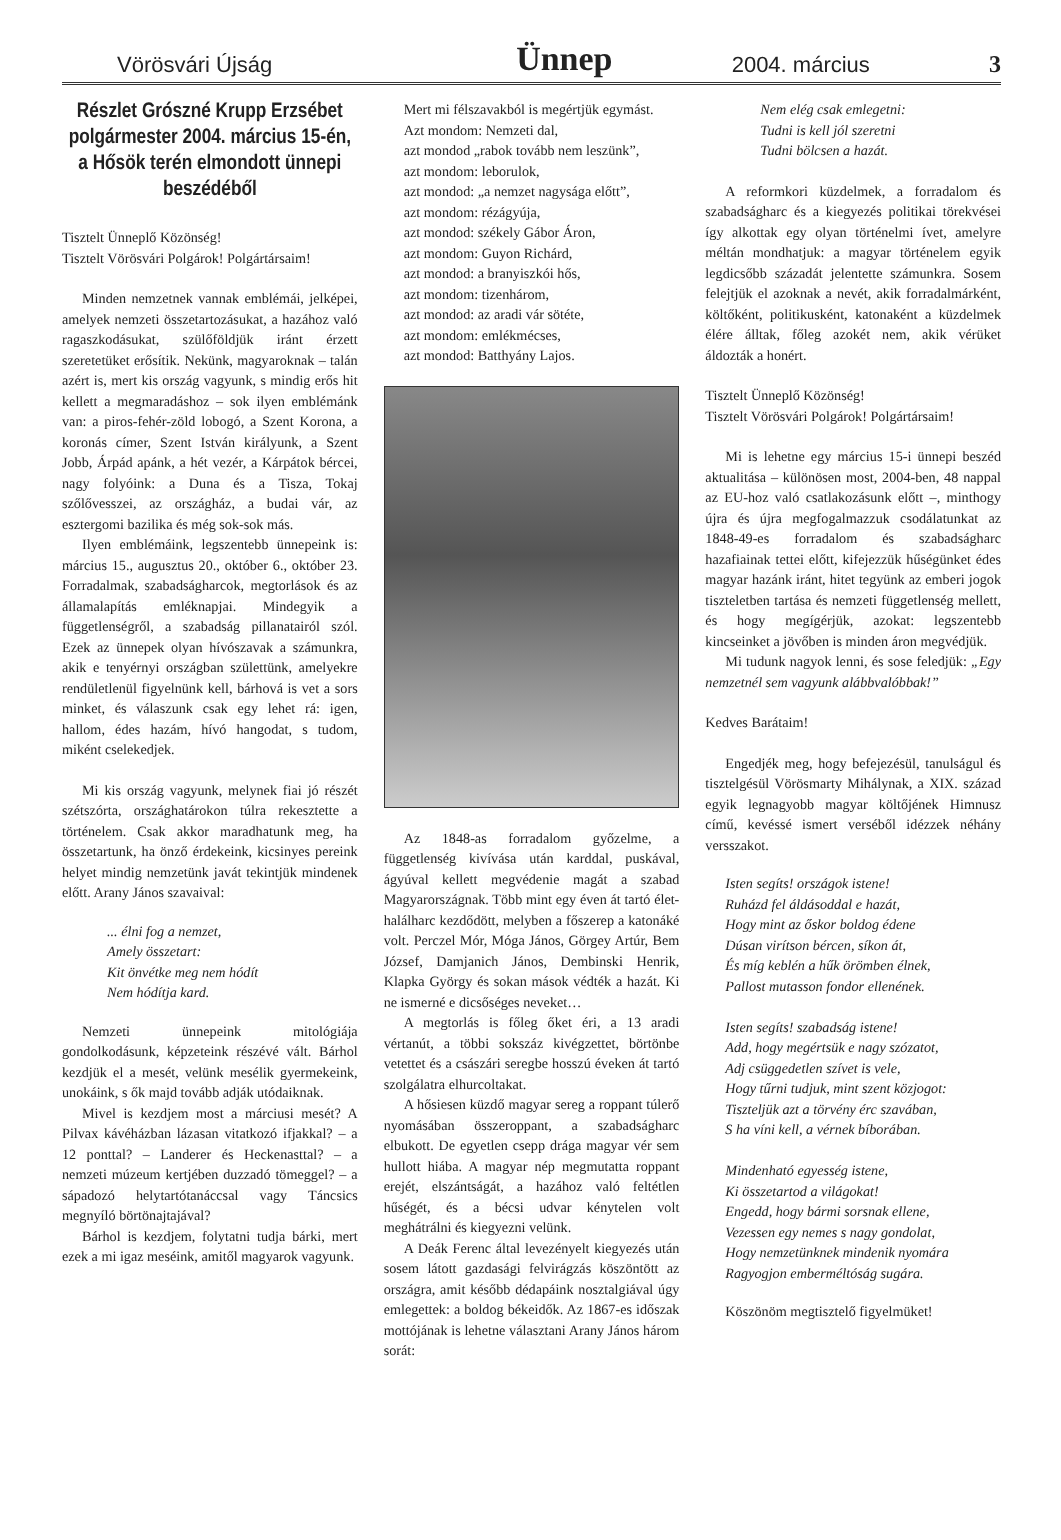Vörösvári Újság Ünnep 2004. március 3
Részlet Grószné Krupp Erzsébet polgármester 2004. március 15-én, a Hősök terén elmondott ünnepi beszédéből
Tisztelt Ünneplő Közönség!
Tisztelt Vörösvári Polgárok! Polgártársaim!
Minden nemzetnek vannak emblémái, jelképei, amelyek nemzeti összetartozásukat, a hazához való ragaszkodásukat, szülőföldjük iránt érzett szeretetüket erősítik. Nekünk, magyaroknak – talán azért is, mert kis ország vagyunk, s mindig erős hit kellett a megmaradáshoz – sok ilyen emblémánk van: a piros-fehér-zöld lobogó, a Szent Korona, a koronás címer, Szent István királyunk, a Szent Jobb, Árpád apánk, a hét vezér, a Kárpátok bércei, nagy folyóink: a Duna és a Tisza, Tokaj szőlővesszei, az országház, a budai vár, az esztergomi bazilika és még sok-sok más.
Ilyen emblémáink, legszentebb ünnepeink is: március 15., augusztus 20., október 6., október 23. Forradalmak, szabadságharcok, megtorlások és az államalapítás emléknapjai. Mindegyik a függetlenségről, a szabadság pillanatairól szól. Ezek az ünnepek olyan hívószavak a számunkra, akik e tenyérnyi országban születtünk, amelyekre rendületlenül figyelnünk kell, bárhová is vet a sors minket, és válaszunk csak egy lehet rá: igen, hallom, édes hazám, hívó hangodat, s tudom, miként cselekedjek.
Mi kis ország vagyunk, melynek fiai jó részét szétszórta, országhatárokon túlra rekesztette a történelem. Csak akkor maradhatunk meg, ha összetartunk, ha önző érdekeink, kicsinyes pereink helyet mindig nemzetünk javát tekintjük mindenek előtt. Arany János szavaival:
... élni fog a nemzet,
Amely összetart:
Kit önvétke meg nem hódít
Nem hódítja kard.
Nemzeti ünnepeink mitológiája gondolkodásunk, képzeteink részévé vált. Bárhol kezdjük el a mesét, velünk mesélik gyermekeink, unokáink, s ők majd tovább adják utódaiknak.
Mivel is kezdjem most a márciusi mesét? A Pilvax kávéházban lázasan vitatkozó ifjakkal? – a 12 ponttal? – Landerer és Heckenasttal? – a nemzeti múzeum kertjében duzzadó tömeggel? – a sápadozó helytartótanáccsal vagy Táncsics megnyíló börtönajtajával?
Bárhol is kezdjem, folytatni tudja bárki, mert ezek a mi igaz meséink, amitől magyarok vagyunk.
Mert mi félszavakból is megértjük egymást.
Azt mondom: Nemzeti dal,
azt mondod „rabok tovább nem leszünk”,
azt mondom: leborulok,
azt mondod: „a nemzet nagysága előtt”,
azt mondom: rézágyúja,
azt mondod: székely Gábor Áron,
azt mondom: Guyon Richárd,
azt mondod: a branyiszkói hős,
azt mondom: tizenhárom,
azt mondod: az aradi vár sötéte,
azt mondom: emlékmécses,
azt mondod: Batthyány Lajos.
Az 1848-as forradalom győzelme, a függetlenség kivívása után karddal, puskával, ágyúval kellett megvédenie magát a szabad Magyarországnak. Több mint egy éven át tartó élet-halálharc kezdődött, melyben a főszerep a katonáké volt. Perczel Mór, Móga János, Görgey Artúr, Bem József, Damjanich János, Dembinski Henrik, Klapka György és sokan mások védték a hazát. Ki ne ismerné e dicsőséges neveket…
A megtorlás is főleg őket éri, a 13 aradi vértanút, a többi sokszáz kivégzettet, börtönbe vetettet és a császári seregbe hosszú éveken át tartó szolgálatra elhurcoltakat.
A hősiesen küzdő magyar sereg a roppant túlerő nyomásában összeroppant, a szabadságharc elbukott. De egyetlen csepp drága magyar vér sem hullott hiába. A magyar nép megmutatta roppant erejét, elszántságát, a hazához való feltétlen hűségét, és a bécsi udvar kénytelen volt meghátrálni és kiegyezni velünk.
A Deák Ferenc által levezényelt kiegyezés után sosem látott gazdasági felvirágzás köszöntött az országra, amit később dédapáink nosztalgiával úgy emlegettek: a boldog békeidők. Az 1867-es időszak mottójának is lehetne választani Arany János három sorát:
Nem elég csak emlegetni:
Tudni is kell jól szeretni
Tudni bölcsen a hazát.
A reformkori küzdelmek, a forradalom és szabadságharc és a kiegyezés politikai törekvései így alkottak egy olyan történelmi ívet, amelyre méltán mondhatjuk: a magyar történelem egyik legdicsőbb századát jelentette számunkra. Sosem felejtjük el azoknak a nevét, akik forradalmárként, költőként, politikusként, katonaként a küzdelmek élére álltak, főleg azokét nem, akik vérüket áldozták a honért.
Tisztelt Ünneplő Közönség!
Tisztelt Vörösvári Polgárok! Polgártársaim!
Mi is lehetne egy március 15-i ünnepi beszéd aktualitása – különösen most, 2004-ben, 48 nappal az EU-hoz való csatlakozásunk előtt –, minthogy újra és újra megfogalmazzuk csodálatunkat az 1848-49-es forradalom és szabadságharc hazafiainak tettei előtt, kifejezzük hűségünket édes magyar hazánk iránt, hitet tegyünk az emberi jogok tiszteletben tartása és nemzeti függetlenség mellett, és hogy megígérjük, azokat: legszentebb kincseinket a jövőben is minden áron megvédjük.
Mi tudunk nagyok lenni, és sose feledjük: „Egy nemzetnél sem vagyunk alábbvalóbbak!”
Kedves Barátaim!
Engedjék meg, hogy befejezésül, tanulságul és tisztelgésül Vörösmarty Mihálynak, a XIX. század egyik legnagyobb magyar költőjének Himnusz című, kevéssé ismert verséből idézzek néhány versszakot.
Isten segíts! országok istene!
Ruházd fel áldásoddal e hazát,
Hogy mint az őskor boldog édene
Dúsan virítson bércen, síkon át,
És míg keblén a hűk örömben élnek,
Pallost mutasson fondor ellenének.
Isten segíts! szabadság istene!
Add, hogy megértsük e nagy szózatot,
Adj csüggedetlen szívet is vele,
Hogy tűrni tudjuk, mint szent közjogot:
Tiszteljük azt a törvény érc szavában,
S ha víni kell, a vérnek bíborában.
Mindenható egyesség istene,
Ki összetartod a világokat!
Engedd, hogy bármi sorsnak ellene,
Vezessen egy nemes s nagy gondolat,
Hogy nemzetünknek mindenik nyomára
Ragyogjon emberméltóság sugára.
Köszönöm megtisztelő figyelmüket!